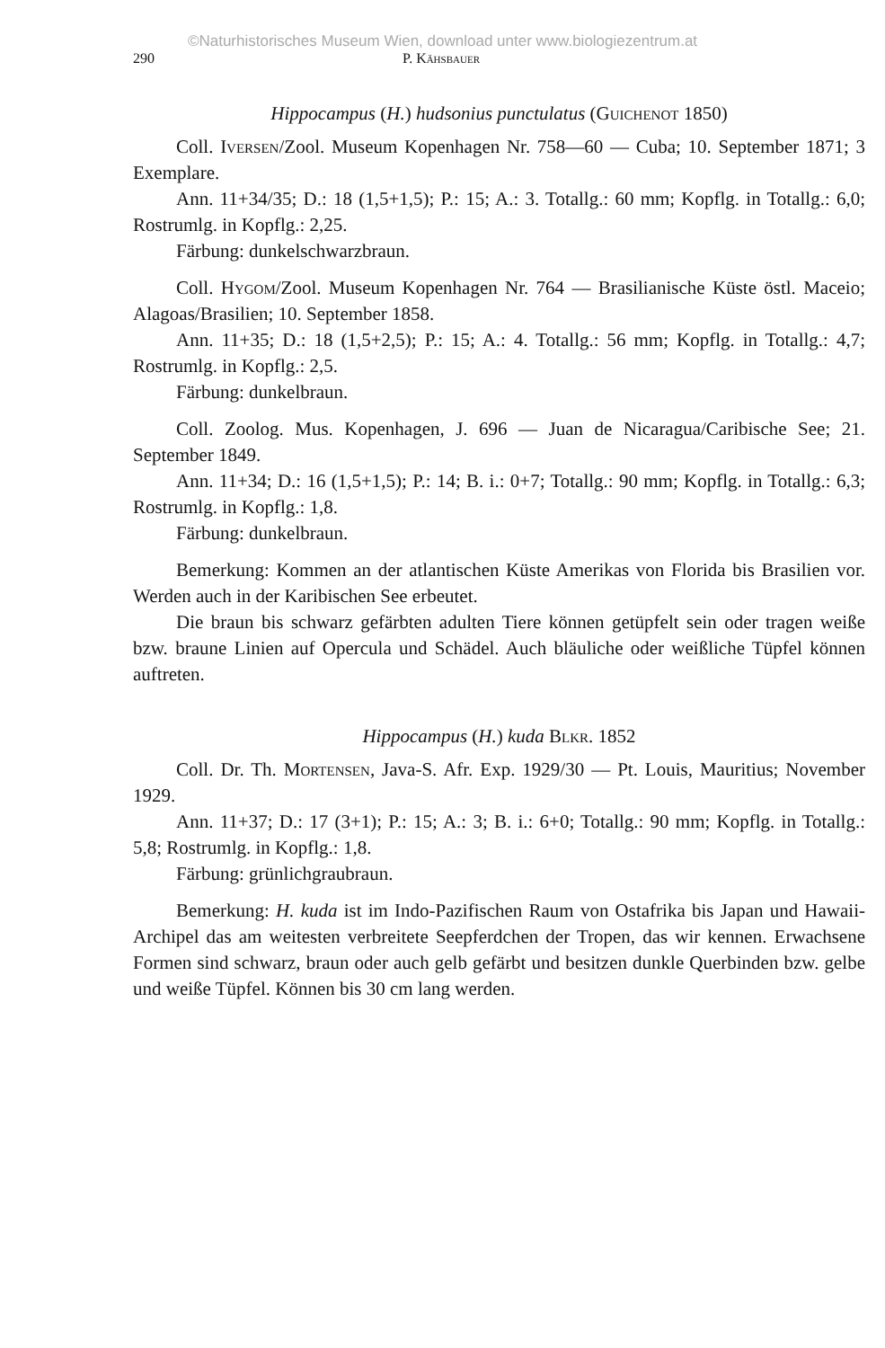©Naturhistorisches Museum Wien, download unter www.biologiezentrum.at
290 P. Kähsbauer
Hippocampus (H.) hudsonius punctulatus (Guichenot 1850)
Coll. Iversen/Zool. Museum Kopenhagen Nr. 758—60 — Cuba; 10. September 1871; 3 Exemplare.
Ann. 11+34/35; D.: 18 (1,5+1,5); P.: 15; A.: 3. Totallg.: 60 mm; Kopflg. in Totallg.: 6,0; Rostrumlg. in Kopflg.: 2,25.
Färbung: dunkelschwarzbraun.
Coll. Hygom/Zool. Museum Kopenhagen Nr. 764 — Brasilianische Küste östl. Maceio; Alagoas/Brasilien; 10. September 1858.
Ann. 11+35; D.: 18 (1,5+2,5); P.: 15; A.: 4. Totallg.: 56 mm; Kopflg. in Totallg.: 4,7; Rostrumlg. in Kopflg.: 2,5.
Färbung: dunkelbraun.
Coll. Zoolog. Mus. Kopenhagen, J. 696 — Juan de Nicaragua/Caribische See; 21. September 1849.
Ann. 11+34; D.: 16 (1,5+1,5); P.: 14; B. i.: 0+7; Totallg.: 90 mm; Kopflg. in Totallg.: 6,3; Rostrumlg. in Kopflg.: 1,8.
Färbung: dunkelbraun.
Bemerkung: Kommen an der atlantischen Küste Amerikas von Florida bis Brasilien vor. Werden auch in der Karibischen See erbeutet.
Die braun bis schwarz gefärbten adulten Tiere können getüpfelt sein oder tragen weiße bzw. braune Linien auf Opercula und Schädel. Auch bläuliche oder weißliche Tüpfel können auftreten.
Hippocampus (H.) kuda Blkr. 1852
Coll. Dr. Th. Mortensen, Java-S. Afr. Exp. 1929/30 — Pt. Louis, Mauritius; November 1929.
Ann. 11+37; D.: 17 (3+1); P.: 15; A.: 3; B. i.: 6+0; Totallg.: 90 mm; Kopflg. in Totallg.: 5,8; Rostrumlg. in Kopflg.: 1,8.
Färbung: grünlichgraubraun.
Bemerkung: H. kuda ist im Indo-Pazifischen Raum von Ostafrika bis Japan und Hawaii-Archipel das am weitesten verbreitete Seepferdchen der Tropen, das wir kennen. Erwachsene Formen sind schwarz, braun oder auch gelb gefärbt und besitzen dunkle Querbinden bzw. gelbe und weiße Tüpfel. Können bis 30 cm lang werden.